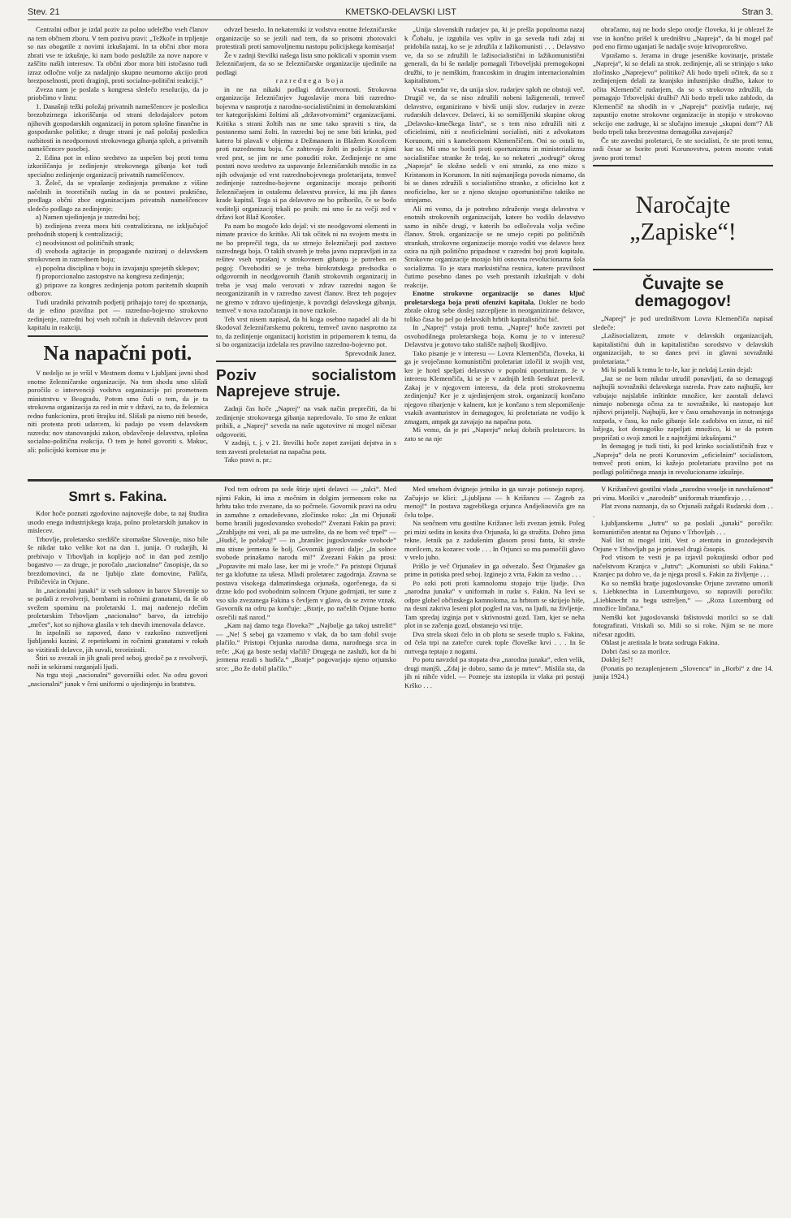Stev. 21 KMETSKO-DELAVSKI LIST Stran 3.
Centralni odbor je izdal poziv za polno udeležbo vseh članov na tem občnem zboru. V tem pozivu pravi: „Težkoče in trpljenje so nas obogatile z novimi izkušnjami. In ta občni zbor mora zbrati vse te izkušnje, ki nam bodo poslužile za nove napore v zaščito naših interesov. Ta občni zbor mora biti istočasno tudi izraz odločne volje za nadaljnjo skupno neumorno akcijo proti brezposelnosti, proti draginji, proti socialno-politični reakciji.“
Zveza nam je poslala s kongresa sledečo resolucijo, da jo priobčimo v listu:
1. Današnji težki položaj privatnih nameščencev je posledica brezobzirnega izkoriščanja od strani delodajalcev potom njihovih gospodarskih organizacij in potom splošne finančne in gospodarske politike; z druge strani je naš položaj posledica razbitosti in neodpornosti strokovnega gibanja sploh, a privatnih nameščencev posebej.
2. Edina pot in edino sredstvo za uspešen boj proti temu izkoriščanju je zedinjenje strokovnega gibanja kot tudi specialno zedinjenje organizacij privatnih nameščencev.
3. Želeč, da se vprašanje zedinjenja premakne z višine načelnih in teoretičnih razlag in da se postavi praktično, predlaga občni zbor organizacijam privatnih nameščencev sledečo podlago za zedinjenje:
a) Namen ujedinjenja je razredni boj;
b) zedinjena zveza mora biti centralizirana, ne izključujoč prehodnih stopenj k centralizaciji;
c) neodvisnost od političnih strank;
d) svoboda agitacije in propagande naziranj o delavskem strokovnem in razrednem boju;
e) popolna disciplina v boju in izvajanju sprejetih sklepov;
f) proporcionalno zastopstvo na kongresu zedinjenja;
g) priprave za kongres zedinjenja potom paritetnih skupnih odborov.
Tudi uradniki privatnih podjetij prihajajo torej do spoznanja, da je edino pravilna pot — razredno-bojevno strokovno zedinjenje, razredni boj vseh ročnih in duševnih delavcev proti kapitalu in reakciji.
Na napačni poti.
V nedeljo se je vršil v Mestnem domu v Ljubljani javni shod enotne železničarske organizacije. Na tem shodu smo slišali poročilo o intervenciji vodstva organizacije pri prometnem ministrstvu v Beogradu. Potem smo čuli o tem, da je ta strokovna organizacija za red in mir v državi, za to, da železnica redno funkcionira, proti štrajku itd. Slišali pa nismo niti besede, niti protesta proti udarcem, ki padajo po vsem delavskem razredu: nov stanovanjski zakon, obdavčenje delavstva, splošna socialno-politična reakcija. O tem je hotel govoriti s. Makuc, ali: policijski komisar mu je
odvzel besedo. In nekaterniki iz vodstva enotne železničarske organizacije so se jezili nad tem, da so prisotni zborovalci protestirali proti samovoljnemu nastopu policijskega komisarja!
Že v zadnji številki našega lista smo poklicali v spomin vsem železničarjem, da so se železničarske organizacije ujedinile na podlagi
razrednega boja
in ne na nikaki podlagi državotvornosti. Strokovna organizacija železničarjev Jugoslavije mora biti razredno-bojevna v nasprotju z narodno-socialističnimi in demokratskimi ter kategorijskimi žoltimi ali „državotvornimi“ organizacijami. Kritika s strani žoltih nas ne sme tako spraviti s tira, da postanemo sami žolti. In razredni boj ne sme biti krinka, pod katero bi plavali v objemu z Dežmanom in Blažem Korošcem proti razrednemu boju. Če zahtevajo žolti in policija z njimi vred prst, se jim ne sme ponuditi roke. Zedinjenje ne sme postati novo sredstvo za uspavanje železničarskih množic in za njih odvajanje od vrst razrednobojevnega proletarijata, temveč zedinjenje razredno-bojevne organizacije morajo priboriti železničarjem in ostalemu delavstvu pravice, ki mu jih danes krade kapital. Tega si pa delavstvo ne bo priborilo, če se bodo voditelji organizacij trkali po prsih: mi smo še za večji red v državi kot Blaž Korošec.
Pa nam bo mogoče kdo dejal: vi ste neodgovorni elementi in nimate pravice do kritike. Ali tak očitek ni na svojem mestu in ne bo preprečil tega, da se strnejo železničarji pod zastavo razrednega boja. O takih stvareh je treba javno razpravljati in za rešitev vseh vprašanj v strokovnem gibanju je potreben en pogoj: Osvoboditi se je treba birokratskega predsodka o odgovornih in neodgovornih članih strokovnih organizacij in treba je vsaj malo verovati v zdrav razredni nagon še neorganiziranih in v razredno zavest članov. Brez teh pogojev ne gremo v zdravo ujedinjenje, k povzdigi delavskega gibanja, temveč v nova razočaranja in nove razkole.
Teh vrst nisem napisal, da bi koga osebno napadel ali da bi škodoval železničarskemu pokretu, temveč ravno nasprotno za to, da zedinjenje organizacij koristim in pripomorem k temu, da si bo organizacija izdelala res pravilno razredno-bojevno pot.
Sprevodnik Janez.
Poziv socialistom Naprejeve struje.
Zadnji čas hoče „Naprej“ na vsak način preprečiti, da bi zedinjenje strokovnega gibanja napredovalo. To smo že enkrat pribili, a „Naprej“ seveda na naše ugotovitve ni mogel ničesar odgovoriti.
V zadnji, t. j. v 21. številki hoče zopet zavijati dejstva in s tem zavesti proletariat na napačna pota.
Tako pravi n. pr.:
„Unija slovenskih rudarjev pa, ki je prešla popolnoma nazaj k Čobalu, je izgubila ves vpliv in ga seveda tudi zdaj ni pridobila nazaj, ko se je združila z lažikomunisti . . . Delavstvo ve, da so se združili le lažisocialistični in lažikomunistični generali, da bi še nadalje pomagali Trboveljski premogokopni družbi, to je nemškim, francoskim in drugim internacionalnim kapitalistom.“
Vsak vendar ve, da unija slov. rudarjev sploh ne obstoji več. Drugič ve, da se niso združili nobeni lažigenerali, temveč delavstvo, organizirano v bivši uniji slov. rudarjev in zveze rudarskih delavcev. Delavci, ki so somišljeniki skupine okrog „Delavsko-kmečkega lista“, se s tem niso združili niti z oficielnimi, niti z neoficielnimi socialisti, niti z advokatom Korunom, niti s kameleonom Klemenčičem. Oni so ostali to, kar so. Mi smo se borili proti oportunizmu in ministerializmu socialistične stranke že tedaj, ko so nekateri „sodrugi“ okrog „Napreja“ še složno sedeli v eni stranki, za eno mizo s Kristanom in Korunom. In niti najmanjšega povoda nimamo, da bi se danes združili s socialistično stranko, z oficielno kot z neoficielno, ker se z njeno skrajno oportunistično taktiko ne strinjamo.
Ali mi vemo, da je potrebno združenje vsega delavstva v enotnih strokovnih organizacijah, katere bo vodilo delavstvo samo in nihče drugi, v katerih bo odločevala volja večine članov. Strok. organizacije se ne smejo cepiti po političnih strankah, strokovne organizacije morajo voditi vse delavce brez ozira na njih politično pripadnost v razredni boj proti kapitalu. Strokovne organizacije morajo biti osnovna revolucionarna šola socializma. To je stara marksistična resnica, katere pravilnost čutimo posebno danes po vseh prestanih izkušnjah v dobi reakcije.
Enotne strokovne organizacije so danes ključ proletarskega boja proti ofenzivi kapitala. Dokler ne bodo zbrale okrog sebe doslej razcepljene in neorganizirane delavce, toliko časa bo pel po delavskih hrbtih kapitalistični bič.
In „Naprej“ vstaja proti temu. „Naprej“ hoče zavreti pot osvobodilnega proletarskega boja. Komu je to v interesu? Delavstvu je gotovo tako stališče najbolj škodljivo.
Tako pisanje je v interesu — Lovra Klemenčiča, človeka, ki ga je svoječasno komunistični proletariat izločil iz svojih vrst, ker je hotel speljati delavstvo v popolni oportunizem. Je v interesu Klemenčiča, ki se je v zadnjih letih šestkrat prelevil. Zakaj je v njegovem interesu, da dela proti strokovnemu zedinjenju? Ker je z ujedinjenjem strok. organizacij končano njegovo ribarjenje v kalnem, kot je končano s tem slepomišenje vsakih avanturistov in demagogov, ki proletariata ne vodijo k zmagam, ampak ga zavajajo na napačna pota.
Mi vemo, da je pri „Napreju“ nekaj dobrih proletarcev. In zato se na nje
obračamo, naj ne bodo slepo orodje človeka, ki je oblezel že vse in končno prišel k uredništvu „Napreja“, da bi mogel pač pod eno firmo uganjati še nadalje svoje krivoprorоštvo.
Vprašamo s. Jerama in druge jeseniške kovinarje, pristaše „Napreja“, ki so delali za strok. zedinjenje, ali se strinjajo s tako zločinsko „Naprejevo“ politiko? Ali bodo trpeli očitek, da so z zedinjenjem delali za kranjsko industrijsko družbo, kakor to očita Klemenčič rudarjem, da so s strokovno združili, da pomagajo Trboveljski družbi? Ali bodo trpeli tako zablodo, da Klemenčič na shodih in v „Napreju“ pozivlja rudarje, naj zapustijo enotne strokovne organizacije in stopijo v strokovno sekcijo ene zadruge, ki se slučajno imenuje „skupni dom“? Ali bodo trpeli taka brezvestna demagoška zavajanja?
Če ste zavedni proletarci, če ste socialisti, če ste proti temu, radi česar se borite proti Korunovstvu, potem morate vstati javno proti temu!
Naročajte
„Zapiske“!
Čuvajte se demagogov!
„Naprej“ je pod uredništvom Lovra Klemenčiča napisal sledeče:
„Lažisocializem, zmote v delavskih organizacijah, kapitalistični duh in kapitalistično sorodstvo v delavskih organizacijah, to so danes prvi in glavni sovražniki proletariata.“
Mi bi podali k temu le to-le, kar je nekdaj Lenin dejal:
„Jaz se ne bom nikdar utrudil ponavljati, da so demagogi najhujši sovražniki delavskega razreda. Prav zato najhujši, ker vzbujajo najslabše inštinkte množice, ker zaostali delavci nimajo nobenega očesa za te sovražnike, ki nastopajo kot njihovi prijatelji. Najhujši, ker v času omahovanja in notranjega razpada, v času, ko naše gibanje šele zadobiva en izraz, ni nič lažjega, kot demagoško zapeljati množico, ki se da potem prepričati o svoji zmoti le z najtežjimi izkušnjami.“
In demagog je tudi tisti, ki pod krinko socialističnih fraz v „Napreju“ dela ne proti Korunovim „oficielnim“ socialistom, temveč proti onim, ki kažejo proletariatu pravilno pot na podlagi političnega znanja in revolucionarne izkušnje.
Smrt s. Fakina.
Kdor hoče poznati zgodovino najnovejše dobe, ta naj študira usodo enega industrijskega kraja, polno proletarskih junakov in mislecev.
Trbovlje, proletarsko središče siromašne Slovenije, niso bile še nikdar tako velike kot na dan 1. junija. O rudarjih, ki prebivajo v Trbovljah in kopljejo noč in dan pod zemljo bogastvo — za druge, je poročalo „nacionalno“ časopisje, da so brezdomovinci, da ne ljubijo zlate domovine, Pašiča, Pribičevića in Orjune.
In „nacionalni junaki“ iz vseh salonov in barov Slovenije so se podali z revolverji, bombami in ročnimi granatami, da še ob svežem spominu na proletarski 1. maj nadenejo rdečim proletarskim Trbovljam „nacionalno“ barvo, da iztrebijo „mrčes“, kot so njihova glasila v teh dnevih imenovala delavce.
In izpolnili so zapoved, dano v razkošno razsvetljeni ljubljanski kazini. Z repetirkami in ročnimi granatami v rokah so vizitirali delavce, jih suvali, terorizirali.
Štiri so zvezali in jih gnali pred seboj, gredoč pa z revolverji, noži in sekirami razganjali ljudi.
Na trgu stoji „nacionalni“ govorniški oder. Na odru govori „nacionalni“ junak v črni uniformi o ujedinjenju in bratstvu.
Pod tem odrom pa sede štirje ujeti delavci — „talci“. Med njimi Fakin, ki ima z močnim in dolgim jermenom roke na hrbtu tako trdo zvezane, da so počrnele. Govornik pravi na odru in zamahne z omadeževano, zločinsko roko: „In mi Orjunaši bomo branili jugoslovansko svobodo!“ Zvezani Fakin pa pravi: „Zrahljajte mi vezi, ali pa me ustrelite, da ne bom več trpel“ — „Hudič, le počakaj!“ — in „branilec jugoslovanske svobode“ mu stisne jermena še bolj. Govornik govori dalje: „In solnce svobode prinašamo narodu mi!“ Zvezani Fakin pa prosi: „Popravite mi malo lase, ker mi je vroče.“ Pa pristopi Orjunaš ter ga klofutne za ušesa. Mladi proletarec zagodrnja. Zravna se postava visokega dalmatinskega orjunaša, ogorčenega, da si drzne kdo pod svobodnim solncem Orjune godrnjati, ter sune z vso silo zvezanega Fakina s čevljem v glavo, da se zvrne vznak. Govornik na odru pa končuje: „Bratje, po načelih Orjune bomo osrečili naš narod.“
„Kam naj damo tega človeka?“ „Najbolje ga takoj ustrelit!“ — „Ne! S seboj ga vzamemo v vlak, da bo tam dobil svoje plačilo.“ Pristopi Orjunka narodna dama, narodnega srca in reče: „Kaj ga boste sedaj vlačili? Drugega ne zasluži, kot da bi jermena rezali s hudiča.“ „Bratje“ pogovarjajo njeno orjunsko srce: „Bo že dobil plačilo.“
Med smehom dvignejo jetnika in ga suvaje potisnejo naprej. Začujejo se klici: „Ljubljana — h Križancu — Zagreb za menoj!“ In postava zagrebškega orjunca Andjelinoviča gre na čelu tolpe.
Na senčnem vrtu gostilne Križanec leži zvezan jetnik. Poleg pri mizi sedita in kosita dva Orjunaša, ki ga stražita. Dobro jima tekne. Jetnik pa z zadušenim glasom prosi fanta, ki streže morilcem, za kozarec vode . . . In Orjunci so mu pomočili glavo v vrelo juho.
Prišlo je več Orjunašev in ga odvezalo. Šest Orjunašev ga prime in potiska pred seboj. Izginejo z vrta, Fakin za vedno . . .
Po ozki poti proti kamnolomu stopajo trije ljudje. Dva „narodna junaka“ v uniformah in rudar s. Fakin. Na levi se odpre globel občinskega kamnoloma, za hrbtom se skrijejo hiše, na desni zakriva leseni plot pogled na vas, na ljudi, na življenje. Tam spredaj izginja pot v skrivnostni gozd. Tam, kjer se neha plot in se začenja gozd, obstanejo vsi trije.
Dva strela skozi čelo in ob plotu se sesede truplo s. Fakina, od čela trpi na zatečce curek tople človeške krvi . . . In še mrtvega teptajo z nogami.
Po potu navzdol pa stopata dva „narodna junaka“, eden velik, drugi manjši. „Zdaj je dobro, samo da je mrtev“. Mislila sta, da jih ni nihče videl. — Pozneje sta izstopila iz vlaka pri postaji Krško . . .
V Križančevi gostilni vlada „narodno veselje in navdušenost“ pri vinu. Morilci v „narodnih“ uniformah triumfirajo . . .
Plat zvona naznanja, da so Orjunaši zažgali Rudarski dom . . .
Ljubljanskemu „Jutru“ so pa poslali „junaki“ poročilo: komunističen atentat na Orjuno v Trbovljah . . .
Naš list ni mogel iziti. Vest o atentatu in grozodejstvih Orjune v Trbovljah pa je prinesel drugi časopis.
Pod vtisom te vesti je pa izjavil pokrajinski odbor pod načelstvom Kranjca v „Jutru“: „Komunisti so ubili Fakina.“ Kranjec pa dobro ve, da je njega prosil s. Fakin za življenje . . .
Ko so nemški bratje jugoslovanske Orjune zavratno umorili s. Liebknechta in Luxemburgovo, so napravili poročilo: „Liebknecht na begu ustreljen,“ — „Roza Luxemburg od množice linčana.“
Nemški kot jugoslovanski fašistovski morilci so se dali fotografirati. Vriskali so. Mili so si roke. Njim se ne more ničesar zgoditi.
Oblast je aretirala le brata sodruga Fakina.
Dobri časi so za morilce.
Doklej še?!
(Ponatis po nezaplenjenem „Slovencu“ in „Borbi“ z dne 14. junija 1924.)